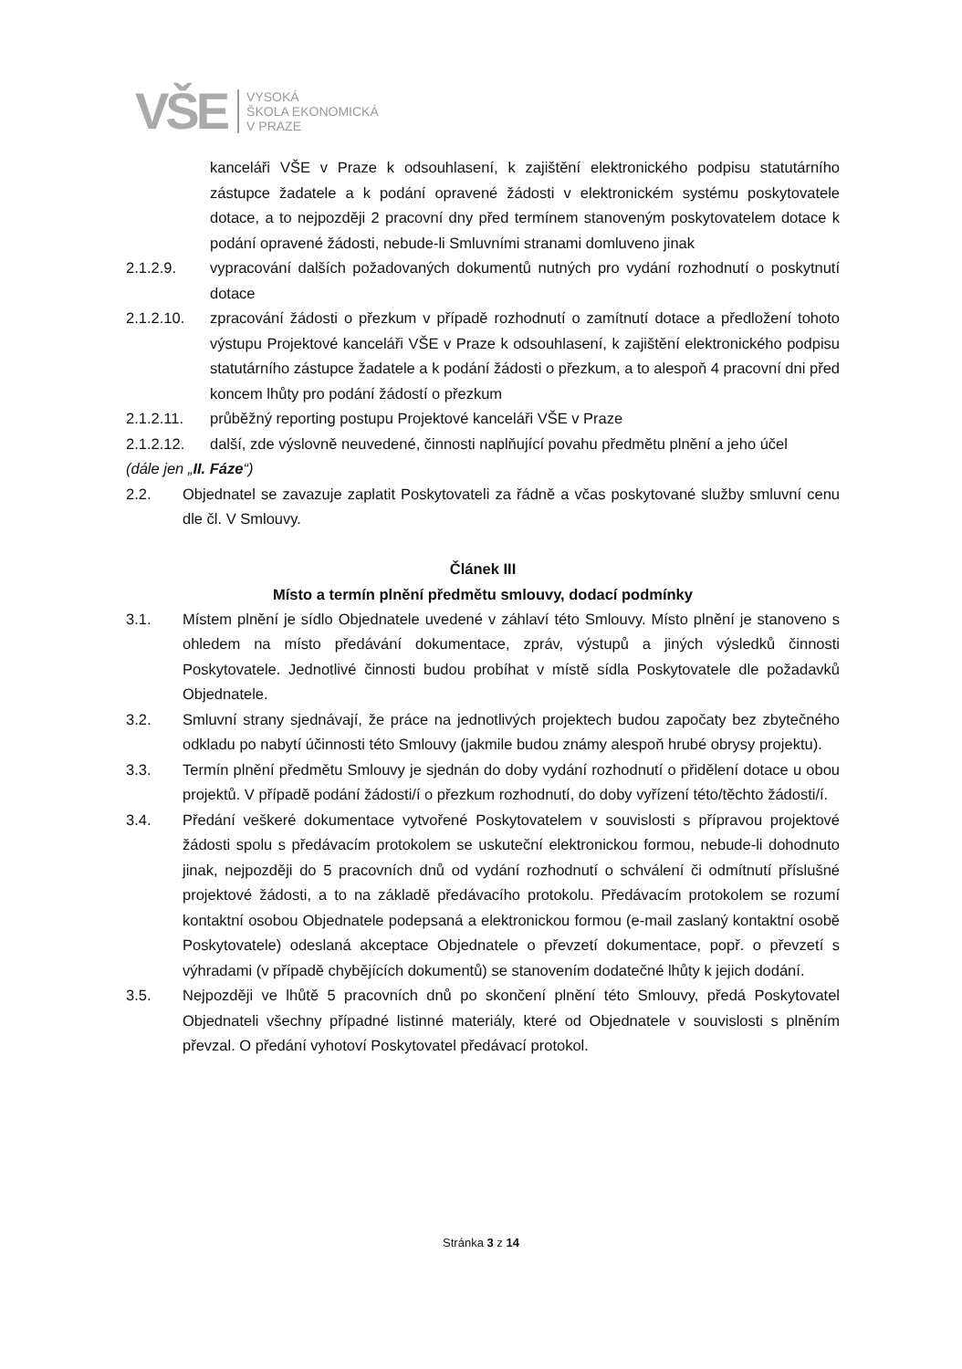VŠE
VYSOKÁ
ŠKOLA EKONOMICKÁ
V PRAZE
kanceláři VŠE v Praze k odsouhlasení, k zajištění elektronického podpisu statutárního zástupce žadatele a k podání opravené žádosti v elektronickém systému poskytovatele dotace, a to nejpozději 2 pracovní dny před termínem stanoveným poskytovatelem dotace k podání opravené žádosti, nebude-li Smluvními stranami domluveno jinak
2.1.2.9. vypracování dalších požadovaných dokumentů nutných pro vydání rozhodnutí o poskytnutí dotace
2.1.2.10. zpracování žádosti o přezkum v případě rozhodnutí o zamítnutí dotace a předložení tohoto výstupu Projektové kanceláři VŠE v Praze k odsouhlasení, k zajištění elektronického podpisu statutárního zástupce žadatele a k podání žádosti o přezkum, a to alespoň 4 pracovní dni před koncem lhůty pro podání žádostí o přezkum
2.1.2.11. průběžný reporting postupu Projektové kanceláři VŠE v Praze
2.1.2.12. další, zde výslovně neuvedené, činnosti naplňující povahu předmětu plnění a jeho účel
(dále jen „II. Fáze“)
2.2. Objednatel se zavazuje zaplatit Poskytovateli za řádně a včas poskytované služby smluvní cenu dle čl. V Smlouvy.
Článek III
Místo a termín plnění předmětu smlouvy, dodací podmínky
3.1. Místem plnění je sídlo Objednatele uvedené v záhlaví této Smlouvy. Místo plnění je stanoveno s ohledem na místo předávání dokumentace, zpráv, výstupů a jiných výsledků činnosti Poskytovatele. Jednotlivé činnosti budou probíhat v místě sídla Poskytovatele dle požadavků Objednatele.
3.2. Smluvní strany sjednávají, že práce na jednotlivých projektech budou započaty bez zbytečného odkladu po nabytí účinnosti této Smlouvy (jakmile budou známy alespoň hrubé obrysy projektu).
3.3. Termín plnění předmětu Smlouvy je sjednán do doby vydání rozhodnutí o přidělení dotace u obou projektů. V případě podání žádosti/í o přezkum rozhodnutí, do doby vyřízení této/těchto žádosti/í.
3.4. Předání veškeré dokumentace vytvořené Poskytovatelem v souvislosti s přípravou projektové žádosti spolu s předávacím protokolem se uskuteční elektronickou formou, nebude-li dohodnuto jinak, nejpozději do 5 pracovních dnů od vydání rozhodnutí o schválení či odmítnutí příslušné projektové žádosti, a to na základě předávacího protokolu. Předávacím protokolem se rozumí kontaktní osobou Objednatele podepsaná a elektronickou formou (e-mail zaslaný kontaktní osobě Poskytovatele) odeslaná akceptace Objednatele o převzetí dokumentace, popř. o převzetí s výhradami (v případě chybějících dokumentů) se stanovením dodatečné lhůty k jejich dodání.
3.5. Nejpozději ve lhůtě 5 pracovních dnů po skončení plnění této Smlouvy, předá Poskytovatel Objednateli všechny případné listinné materiály, které od Objednatele v souvislosti s plněním převzal. O předání vyhotoví Poskytovatel předávací protokol.
Stránka 3 z 14